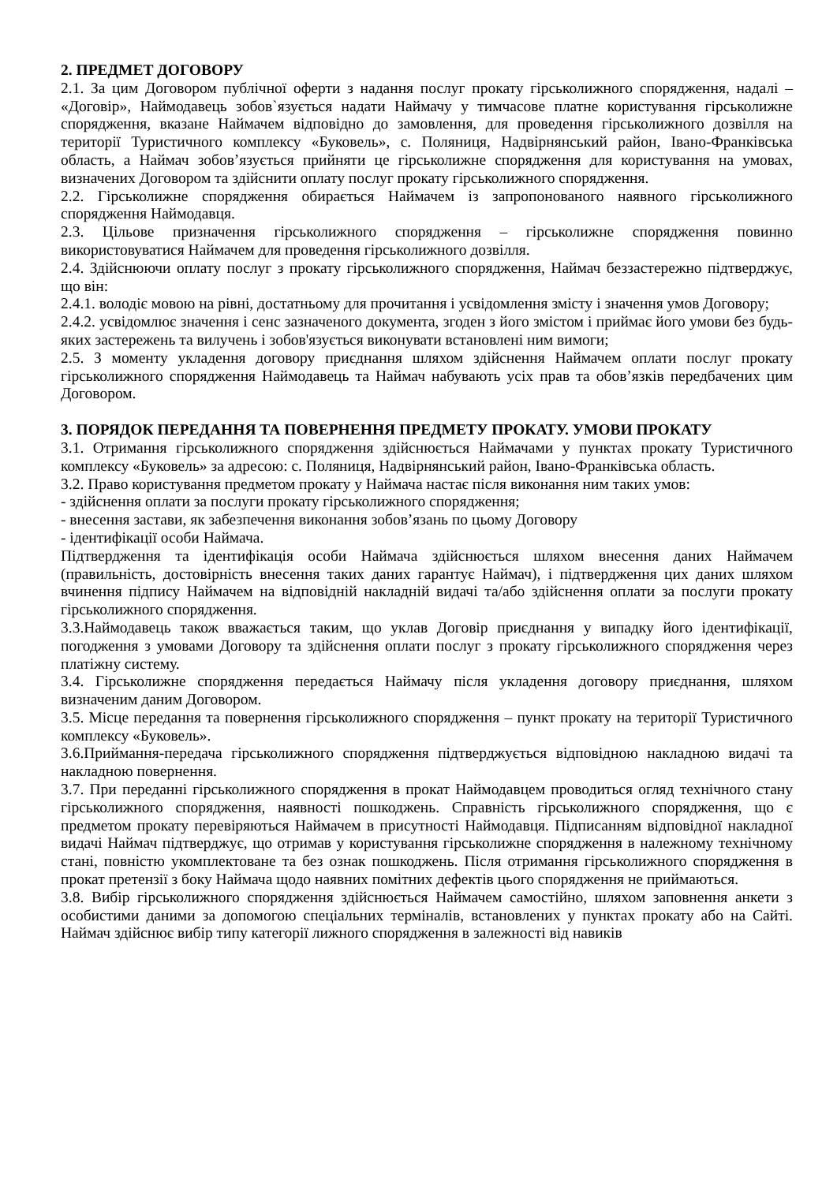2. ПРЕДМЕТ ДОГОВОРУ
2.1. За цим Договором публічної оферти з надання послуг прокату гірськолижного спорядження, надалі – «Договір», Наймодавець зобов`язується надати Наймачу у тимчасове платне користування гірськолижне спорядження, вказане Наймачем відповідно до замовлення, для проведення гірськолижного дозвілля на території Туристичного комплексу «Буковель», с. Поляниця, Надвірнянський район, Івано-Франківська область, а Наймач зобов’язується прийняти це гірськолижне спорядження для користування на умовах, визначених Договором та здійснити оплату послуг прокату гірськолижного спорядження.
2.2. Гірськолижне спорядження обирається Наймачем із запропонованого наявного гірськолижного спорядження Наймодавця.
2.3. Цільове призначення гірськолижного спорядження – гірськолижне спорядження повинно використовуватися Наймачем для проведення гірськолижного дозвілля.
2.4. Здійснюючи оплату послуг з прокату гірськолижного спорядження, Наймач беззастережно підтверджує, що він:
2.4.1. володіє мовою на рівні, достатньому для прочитання і усвідомлення змісту і значення умов Договору;
2.4.2. усвідомлює значення і сенс зазначеного документа, згоден з його змістом і приймає його умови без будь-яких застережень та вилучень і зобов'язується виконувати встановлені ним вимоги;
2.5. З моменту укладення договору приєднання шляхом здійснення Наймачем оплати послуг прокату гірськолижного спорядження Наймодавець та Наймач набувають усіх прав та обов’язків передбачених цим Договором.
3. ПОРЯДОК ПЕРЕДАННЯ ТА ПОВЕРНЕННЯ ПРЕДМЕТУ ПРОКАТУ. УМОВИ ПРОКАТУ
3.1. Отримання гірськолижного спорядження здійснюється Наймачами у пунктах прокату Туристичного комплексу «Буковель» за адресою: с. Поляниця, Надвірнянський район, Івано-Франківська область.
3.2. Право користування предметом прокату у Наймача настає після виконання ним таких умов:
- здійснення оплати за послуги прокату гірськолижного спорядження;
- внесення застави, як забезпечення виконання зобов’язань по цьому Договору
- ідентифікації особи Наймача.
Підтвердження та ідентифікація особи Наймача здійснюється шляхом внесення даних Наймачем (правильність, достовірність внесення таких даних гарантує Наймач), і підтвердження цих даних шляхом вчинення підпису Наймачем на відповідній накладній видачі та/або здійснення оплати за послуги прокату гірськолижного спорядження.
3.3.Наймодавець також вважається таким, що уклав Договір приєднання у випадку його ідентифікації, погодження з умовами Договору та здійснення оплати послуг з прокату гірськолижного спорядження через платіжну систему.
3.4. Гірськолижне спорядження передається Наймачу після укладення договору приєднання, шляхом визначеним даним Договором.
3.5. Місце передання та повернення гірськолижного спорядження – пункт прокату на території Туристичного комплексу «Буковель».
3.6.Приймання-передача гірськолижного спорядження підтверджується відповідною накладною видачі та накладною повернення.
3.7. При переданні гірськолижного спорядження в прокат Наймодавцем проводиться огляд технічного стану гірськолижного спорядження, наявності пошкоджень. Справність гірськолижного спорядження, що є предметом прокату перевіряються Наймачем в присутності Наймодавця. Підписанням відповідної накладної видачі Наймач підтверджує, що отримав у користування гірськолижне спорядження в належному технічному стані, повністю укомплектоване та без ознак пошкоджень. Після отримання гірськолижного спорядження в прокат претензії з боку Наймача щодо наявних помітних дефектів цього спорядження не приймаються.
3.8. Вибір гірськолижного спорядження здійснюється Наймачем самостійно, шляхом заповнення анкети з особистими даними за допомогою спеціальних терміналів, встановлених у пунктах прокату або на Сайті. Наймач здійснює вибір типу категорії лижного спорядження в залежності від навиків